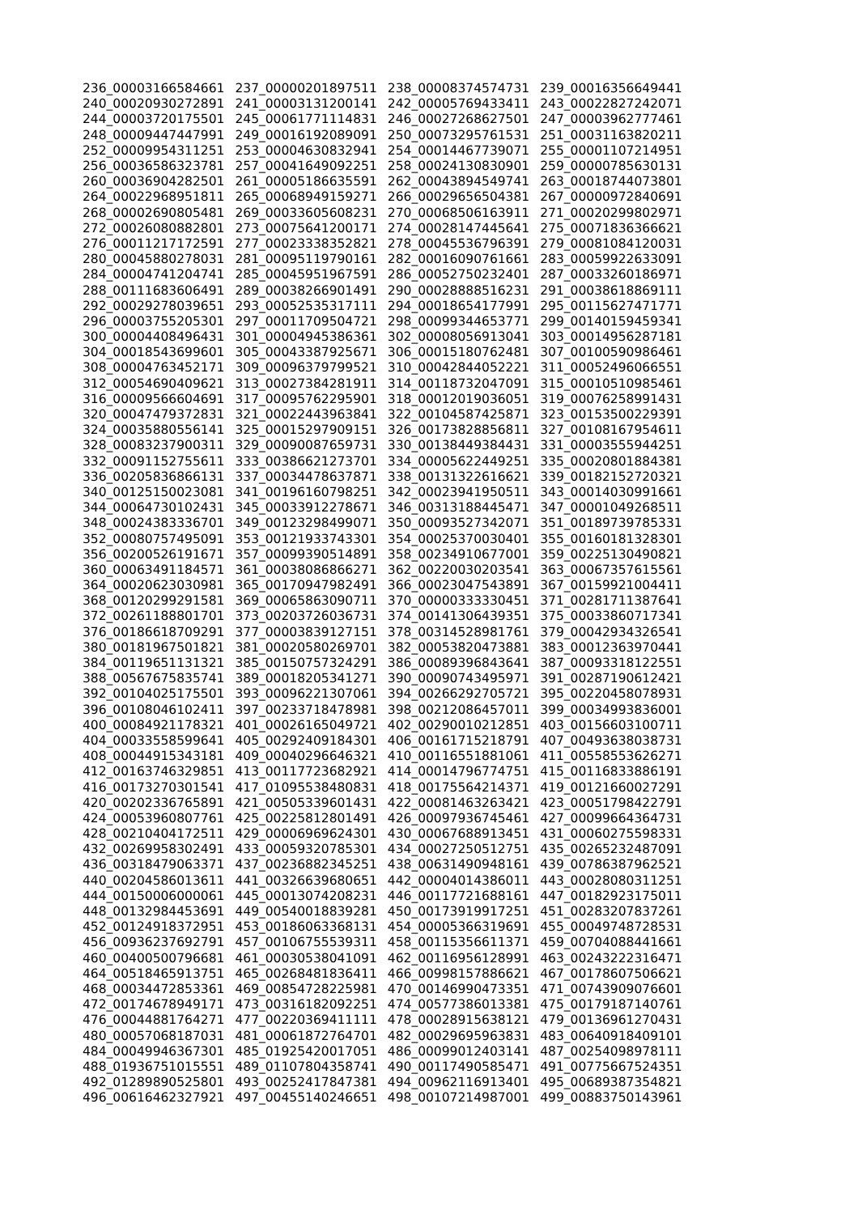| 236_00003166584661 | 237_00000201897511 | 238_00008374574731 | 239_00016356649441 |
| 240_00020930272891 | 241_00003131200141 | 242_00005769433411 | 243_00022827242071 |
| 244_00003720175501 | 245_00061771114831 | 246_00027268627501 | 247_00003962777461 |
| 248_00009447447991 | 249_00016192089091 | 250_00073295761531 | 251_00031163820211 |
| 252_00009954311251 | 253_00004630832941 | 254_00014467739071 | 255_00001107214951 |
| 256_00036586323781 | 257_00041649092251 | 258_00024130830901 | 259_00000785630131 |
| 260_00036904282501 | 261_00005186635591 | 262_00043894549741 | 263_00018744073801 |
| 264_00022968951811 | 265_00068949159271 | 266_00029656504381 | 267_00000972840691 |
| 268_00002690805481 | 269_00033605608231 | 270_00068506163911 | 271_00020299802971 |
| 272_00026080882801 | 273_00075641200171 | 274_00028147445641 | 275_00071836366621 |
| 276_00011217172591 | 277_00023338352821 | 278_00045536796391 | 279_00081084120031 |
| 280_00045880278031 | 281_00095119790161 | 282_00016090761661 | 283_00059922633091 |
| 284_00004741204741 | 285_00045951967591 | 286_00052750232401 | 287_00033260186971 |
| 288_00111683606491 | 289_00038266901491 | 290_00028888516231 | 291_00038618869111 |
| 292_00029278039651 | 293_00052535317111 | 294_00018654177991 | 295_00115627471771 |
| 296_00003755205301 | 297_00011709504721 | 298_00099344653771 | 299_00140159459341 |
| 300_00004408496431 | 301_00004945386361 | 302_00008056913041 | 303_00014956287181 |
| 304_00018543699601 | 305_00043387925671 | 306_00015180762481 | 307_00100590986461 |
| 308_00004763452171 | 309_00096379799521 | 310_00042844052221 | 311_00052496066551 |
| 312_00054690409621 | 313_00027384281911 | 314_00118732047091 | 315_00010510985461 |
| 316_00009566604691 | 317_00095762295901 | 318_00012019036051 | 319_00076258991431 |
| 320_00047479372831 | 321_00022443963841 | 322_00104587425871 | 323_00153500229391 |
| 324_00035880556141 | 325_00015297909151 | 326_00173828856811 | 327_00108167954611 |
| 328_00083237900311 | 329_00090087659731 | 330_00138449384431 | 331_00003555944251 |
| 332_00091152755611 | 333_00386621273701 | 334_00005622449251 | 335_00020801884381 |
| 336_00205836866131 | 337_00034478637871 | 338_00131322616621 | 339_00182152720321 |
| 340_00125150023081 | 341_00196160798251 | 342_00023941950511 | 343_00014030991661 |
| 344_00064730102431 | 345_00033912278671 | 346_00313188445471 | 347_00001049268511 |
| 348_00024383336701 | 349_00123298499071 | 350_00093527342071 | 351_00189739785331 |
| 352_00080757495091 | 353_00121933743301 | 354_00025370030401 | 355_00160181328301 |
| 356_00200526191671 | 357_00099390514891 | 358_00234910677001 | 359_00225130490821 |
| 360_00063491184571 | 361_00038086866271 | 362_00220030203541 | 363_00067357615561 |
| 364_00020623030981 | 365_00170947982491 | 366_00023047543891 | 367_00159921004411 |
| 368_00120299291581 | 369_00065863090711 | 370_00000333330451 | 371_00281711387641 |
| 372_00261188801701 | 373_00203726036731 | 374_00141306439351 | 375_00033860717341 |
| 376_00186618709291 | 377_00003839127151 | 378_00314528981761 | 379_00042934326541 |
| 380_00181967501821 | 381_00020580269701 | 382_00053820473881 | 383_00012363970441 |
| 384_00119651131321 | 385_00150757324291 | 386_00089396843641 | 387_00093318122551 |
| 388_00567675835741 | 389_00018205341271 | 390_00090743495971 | 391_00287190612421 |
| 392_00104025175501 | 393_00096221307061 | 394_00266292705721 | 395_00220458078931 |
| 396_00108046102411 | 397_00233718478981 | 398_00212086457011 | 399_00034993836001 |
| 400_00084921178321 | 401_00026165049721 | 402_00290010212851 | 403_00156603100711 |
| 404_00033558599641 | 405_00292409184301 | 406_00161715218791 | 407_00493638038731 |
| 408_00044915343181 | 409_00040296646321 | 410_00116551881061 | 411_00558553626271 |
| 412_00163746329851 | 413_00117723682921 | 414_00014796774751 | 415_00116833886191 |
| 416_00173270301541 | 417_01095538480831 | 418_00175564214371 | 419_00121660027291 |
| 420_00202336765891 | 421_00505339601431 | 422_00081463263421 | 423_00051798422791 |
| 424_00053960807761 | 425_00225812801491 | 426_00097936745461 | 427_00099664364731 |
| 428_00210404172511 | 429_00006969624301 | 430_00067688913451 | 431_00060275598331 |
| 432_00269958302491 | 433_00059320785301 | 434_00027250512751 | 435_00265232487091 |
| 436_00318479063371 | 437_00236882345251 | 438_00631490948161 | 439_00786387962521 |
| 440_00204586013611 | 441_00326639680651 | 442_00004014386011 | 443_00028080311251 |
| 444_00150006000061 | 445_00013074208231 | 446_00117721688161 | 447_00182923175011 |
| 448_00132984453691 | 449_00540018839281 | 450_00173919917251 | 451_00283207837261 |
| 452_00124918372951 | 453_00186063368131 | 454_00005366319691 | 455_00049748728531 |
| 456_00936237692791 | 457_00106755539311 | 458_00115356611371 | 459_00704088441661 |
| 460_00400500796681 | 461_00030538041091 | 462_00116956128991 | 463_00243222316471 |
| 464_00518465913751 | 465_00268481836411 | 466_00998157886621 | 467_00178607506621 |
| 468_00034472853361 | 469_00854728225981 | 470_00146990473351 | 471_00743909076601 |
| 472_00174678949171 | 473_00316182092251 | 474_00577386013381 | 475_00179187140761 |
| 476_00044881764271 | 477_00220369411111 | 478_00028915638121 | 479_00136961270431 |
| 480_00057068187031 | 481_00061872764701 | 482_00029695963831 | 483_00640918409101 |
| 484_00049946367301 | 485_01925420017051 | 486_00099012403141 | 487_00254098978111 |
| 488_01936751015551 | 489_01107804358741 | 490_00117490585471 | 491_00775667524351 |
| 492_01289890525801 | 493_00252417847381 | 494_00962116913401 | 495_00689387354821 |
| 496_00616462327921 | 497_00455140246651 | 498_00107214987001 | 499_00883750143961 |